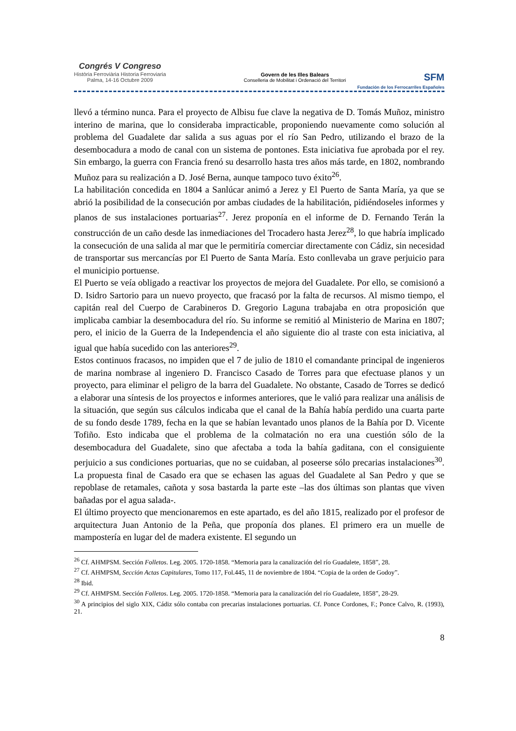Congrés V Congreso
Història Ferroviària Historia Ferroviaria
Palma, 14-16 Octubre 2009
Govern de les Illes Balears
Conselleria de Mobilitat i Ordenació del Territori
SFM
Fundación de los Ferrocarriles Españoles
llevó a término nunca. Para el proyecto de Albisu fue clave la negativa de D. Tomás Muñoz, ministro interino de marina, que lo consideraba impracticable, proponiendo nuevamente como solución al problema del Guadalete dar salida a sus aguas por el río San Pedro, utilizando el brazo de la desembocadura a modo de canal con un sistema de pontones. Esta iniciativa fue aprobada por el rey. Sin embargo, la guerra con Francia frenó su desarrollo hasta tres años más tarde, en 1802, nombrando Muñoz para su realización a D. José Berna, aunque tampoco tuvo éxito<sup>26</sup>.
La habilitación concedida en 1804 a Sanlúcar animó a Jerez y El Puerto de Santa María, ya que se abrió la posibilidad de la consecución por ambas ciudades de la habilitación, pidiéndoseles informes y planos de sus instalaciones portuarias<sup>27</sup>. Jerez proponía en el informe de D. Fernando Terán la construcción de un caño desde las inmediaciones del Trocadero hasta Jerez<sup>28</sup>, lo que habría implicado la consecución de una salida al mar que le permitiría comerciar directamente con Cádiz, sin necesidad de transportar sus mercancías por El Puerto de Santa María. Esto conllevaba un grave perjuicio para el municipio portuense.
El Puerto se veía obligado a reactivar los proyectos de mejora del Guadalete. Por ello, se comisionó a D. Isidro Sartorio para un nuevo proyecto, que fracasó por la falta de recursos. Al mismo tiempo, el capitán real del Cuerpo de Carabineros D. Gregorio Laguna trabajaba en otra proposición que implicaba cambiar la desembocadura del río. Su informe se remitió al Ministerio de Marina en 1807; pero, el inicio de la Guerra de la Independencia el año siguiente dio al traste con esta iniciativa, al igual que había sucedido con las anteriores<sup>29</sup>.
Estos continuos fracasos, no impiden que el 7 de julio de 1810 el comandante principal de ingenieros de marina nombrase al ingeniero D. Francisco Casado de Torres para que efectuase planos y un proyecto, para eliminar el peligro de la barra del Guadalete. No obstante, Casado de Torres se dedicó a elaborar una síntesis de los proyectos e informes anteriores, que le valió para realizar una análisis de la situación, que según sus cálculos indicaba que el canal de la Bahía había perdido una cuarta parte de su fondo desde 1789, fecha en la que se habían levantado unos planos de la Bahía por D. Vicente Tofiño. Esto indicaba que el problema de la colmatación no era una cuestión sólo de la desembocadura del Guadalete, sino que afectaba a toda la bahía gaditana, con el consiguiente perjuicio a sus condiciones portuarias, que no se cuidaban, al poseerse sólo precarias instalaciones<sup>30</sup>. La propuesta final de Casado era que se echasen las aguas del Guadalete al San Pedro y que se repoblase de retamales, cañota y sosa bastarda la parte este –las dos últimas son plantas que viven bañadas por el agua salada-.
El último proyecto que mencionaremos en este apartado, es del año 1815, realizado por el profesor de arquitectura Juan Antonio de la Peña, que proponía dos planes. El primero era un muelle de mampostería en lugar del de madera existente. El segundo un
<sup>26</sup> Cf. AHMPSM. Sección Folletos. Leg. 2005. 1720-1858. “Memoria para la canalización del río Guadalete, 1858”, 28.
<sup>27</sup> Cf. AHMPSM, Sección Actas Capitulares, Tomo 117, Fol.445, 11 de noviembre de 1804. “Copia de la orden de Godoy”.
<sup>28</sup> Ibid.
<sup>29</sup> Cf. AHMPSM. Sección Folletos. Leg. 2005. 1720-1858. “Memoria para la canalización del río Guadalete, 1858”, 28-29.
<sup>30</sup> A principios del siglo XIX, Cádiz sólo contaba con precarias instalaciones portuarias. Cf. Ponce Cordones, F.; Ponce Calvo, R. (1993), 21.
8